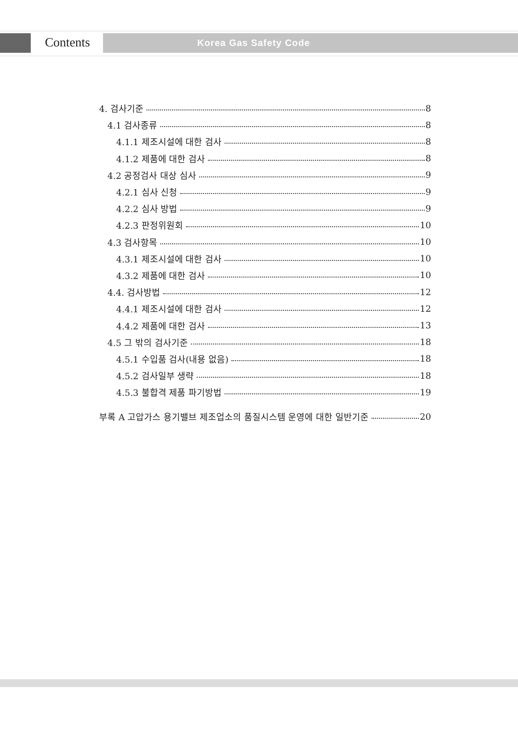Contents Korea Gas Safety Code
4. 검사기준 8
4.1 검사종류 8
4.1.1 제조시설에 대한 검사 8
4.1.2 제품에 대한 검사 8
4.2 공정검사 대상 심사 9
4.2.1 심사 신청 9
4.2.2 심사 방법 9
4.2.3 판정위원회 10
4.3 검사항목 10
4.3.1 제조시설에 대한 검사 10
4.3.2 제품에 대한 검사 10
4.4. 검사방법 12
4.4.1 제조시설에 대한 검사 12
4.4.2 제품에 대한 검사 13
4.5 그 밖의 검사기준 18
4.5.1 수입품 검사(내용 없음) 18
4.5.2 검사일부 생략 18
4.5.3 불합격 제품 파기방법 19
부록 A 고압가스 용기밸브 제조업소의 품질시스템 운영에 대한 일반기준 20